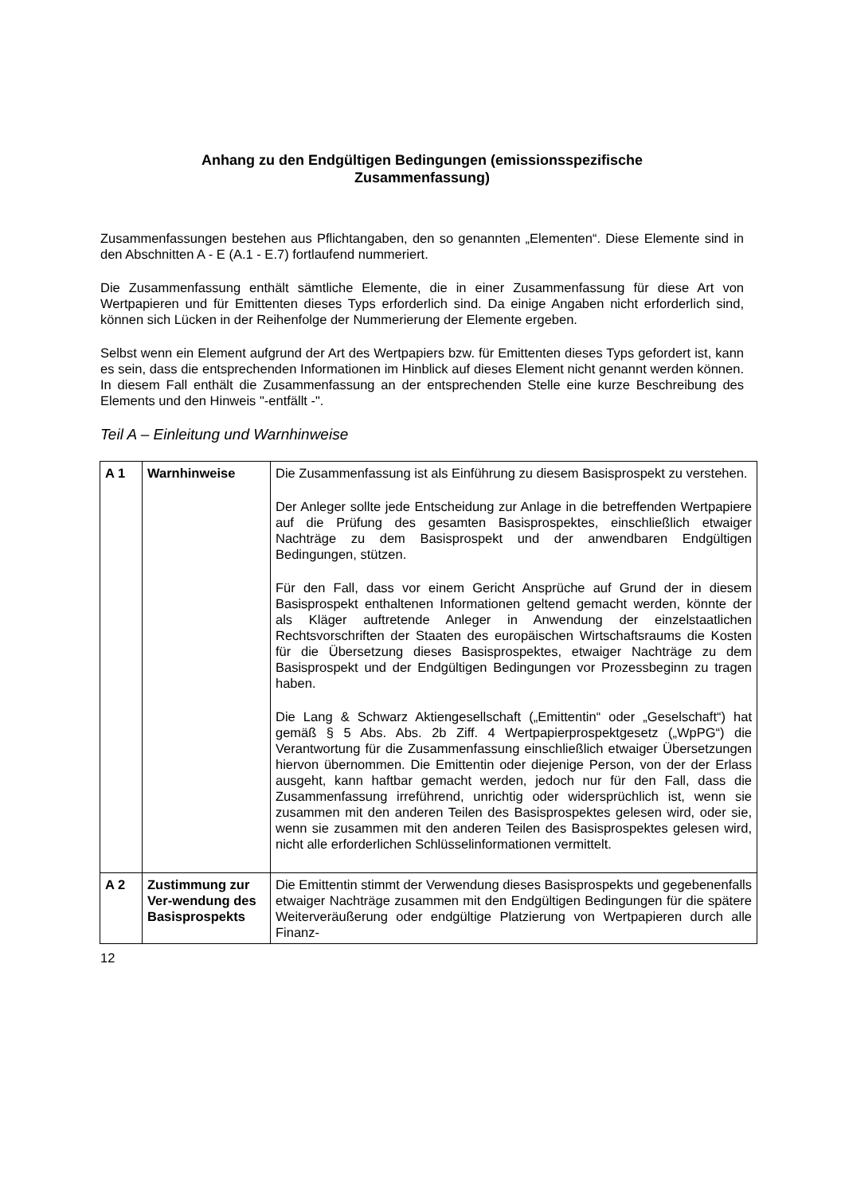Anhang zu den Endgültigen Bedingungen (emissionsspezifische
Zusammenfassung)
Zusammenfassungen bestehen aus Pflichtangaben, den so genannten „Elementen“. Diese Elemente sind in den Abschnitten A - E (A.1 - E.7) fortlaufend nummeriert.
Die Zusammenfassung enthält sämtliche Elemente, die in einer Zusammenfassung für diese Art von Wertpapieren und für Emittenten dieses Typs erforderlich sind. Da einige Angaben nicht erforderlich sind, können sich Lücken in der Reihenfolge der Nummerierung der Elemente ergeben.
Selbst wenn ein Element aufgrund der Art des Wertpapiers bzw. für Emittenten dieses Typs gefordert ist, kann es sein, dass die entsprechenden Informationen im Hinblick auf dieses Element nicht genannt werden können. In diesem Fall enthält die Zusammenfassung an der entsprechenden Stelle eine kurze Beschreibung des Elements und den Hinweis "-entfällt -".
Teil A – Einleitung und Warnhinweise
| A 1 | Warnhinweise | Die Zusammenfassung ist als Einführung zu diesem Basisprospekt zu verstehen. Der Anleger sollte jede Entscheidung zur Anlage in die betreffenden Wertpapiere auf die Prüfung des gesamten Basisprospektes, einschließlich etwaiger Nachträge zu dem Basisprospekt und der anwendbaren Endgültigen Bedingungen, stützen. Für den Fall, dass vor einem Gericht Ansprüche auf Grund der in diesem Basisprospekt enthaltenen Informationen geltend gemacht werden, könnte der als Kläger auftretende Anleger in Anwendung der einzelstaatlichen Rechtsvorschriften der Staaten des europäischen Wirtschaftsraums die Kosten für die Übersetzung dieses Basisprospektes, etwaiger Nachträge zu dem Basisprospekt und der Endgültigen Bedingungen vor Prozessbeginn zu tragen haben. Die Lang & Schwarz Aktiengesellschaft („Emittentin“ oder „Geselschaft“) hat gemäß § 5 Abs. Abs. 2b Ziff. 4 Wertpapierprospektgesetz („WpPG“) die Verantwortung für die Zusammenfassung einschließlich etwaiger Übersetzungen hiervon übernommen. Die Emittentin oder diejenige Person, von der der Erlass ausgeht, kann haftbar gemacht werden, jedoch nur für den Fall, dass die Zusammenfassung irreführend, unrichtig oder widersprüchlich ist, wenn sie zusammen mit den anderen Teilen des Basisprospektes gelesen wird, oder sie, wenn sie zusammen mit den anderen Teilen des Basisprospektes gelesen wird, nicht alle erforderlichen Schlüsselinformationen vermittelt. |
| A 2 | Zustimmung zur Ver-wendung des Basisprospekts | Die Emittentin stimmt der Verwendung dieses Basisprospekts und gegebenenfalls etwaiger Nachträge zusammen mit den Endgültigen Bedingungen für die spätere Weiterveräußerung oder endgültige Platzierung von Wertpapieren durch alle Finanz- |
12